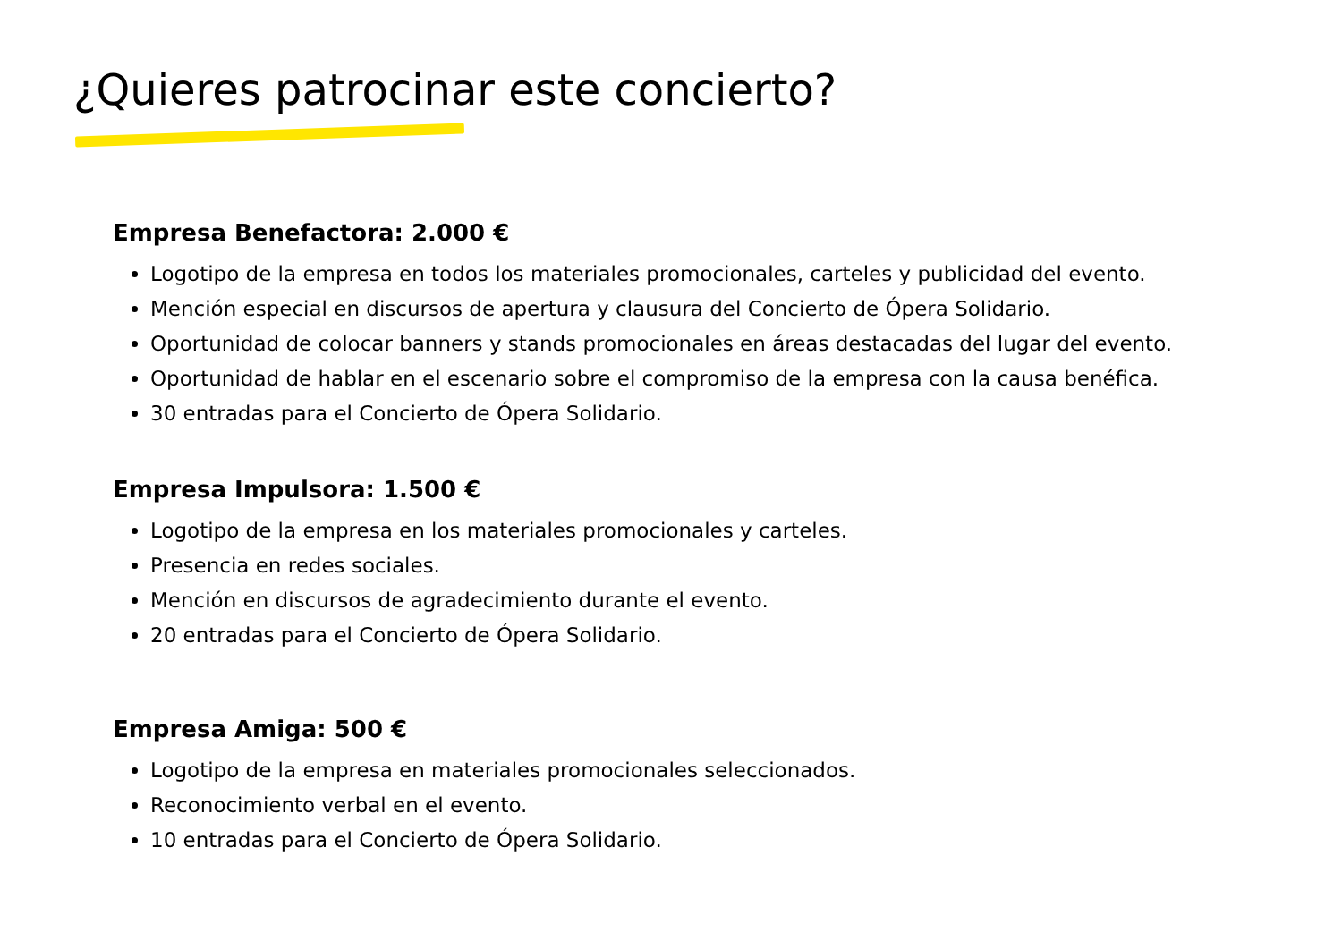¿Quieres patrocinar este concierto?
Empresa Benefactora: 2.000 €
Logotipo de la empresa en todos los materiales promocionales, carteles y publicidad del evento.
Mención especial en discursos de apertura y clausura del Concierto de Ópera Solidario.
Oportunidad de colocar banners y stands promocionales en áreas destacadas del lugar del evento.
Oportunidad de hablar en el escenario sobre el compromiso de la empresa con la causa benéfica.
30 entradas para el Concierto de Ópera Solidario.
Empresa Impulsora: 1.500 €
Logotipo de la empresa en los materiales promocionales y carteles.
Presencia en redes sociales.
Mención en discursos de agradecimiento durante el evento.
20 entradas para el Concierto de Ópera Solidario.
Empresa Amiga: 500 €
Logotipo de la empresa en materiales promocionales seleccionados.
Reconocimiento verbal en el evento.
10 entradas para el Concierto de Ópera Solidario.